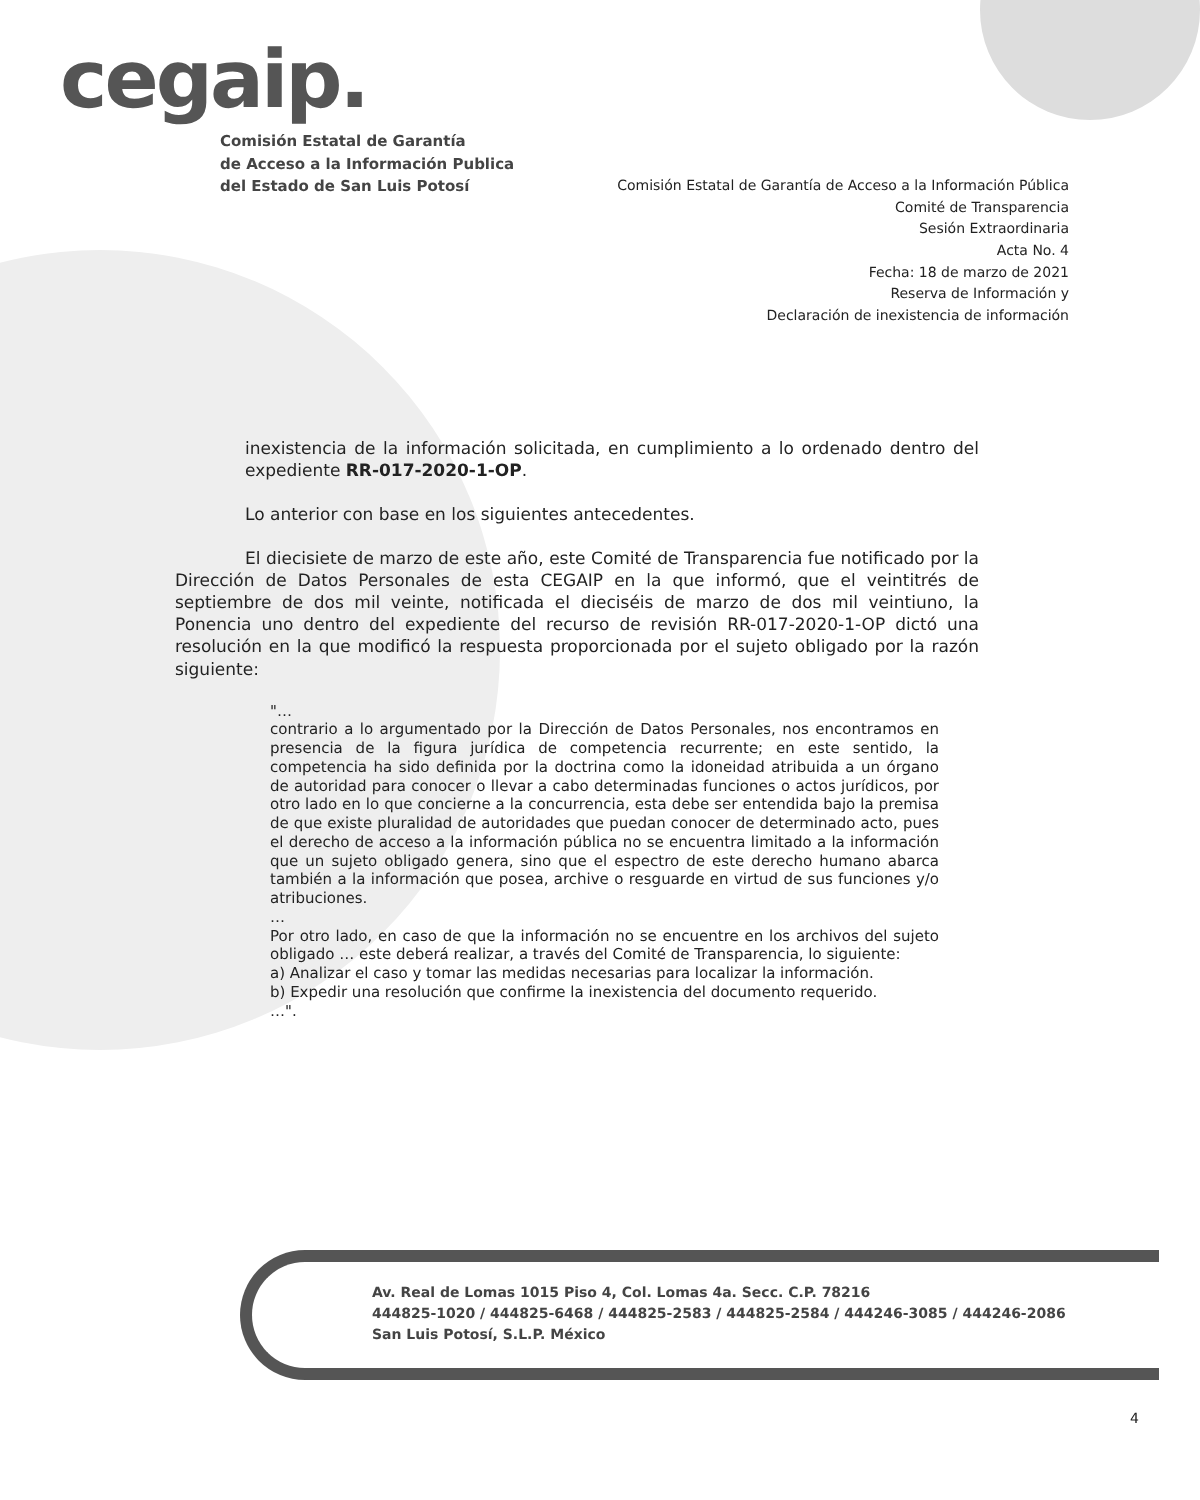cegaip.
Comisión Estatal de Garantía
de Acceso a la Información Publica
del Estado de San Luis Potosí
Comisión Estatal de Garantía de Acceso a la Información Pública
Comité de Transparencia
Sesión Extraordinaria
Acta No. 4
Fecha: 18 de marzo de 2021
Reserva de Información y
Declaración de inexistencia de información
inexistencia de la información solicitada, en cumplimiento a lo ordenado dentro del expediente RR-017-2020-1-OP.
Lo anterior con base en los siguientes antecedentes.
El diecisiete de marzo de este año, este Comité de Transparencia fue notificado por la Dirección de Datos Personales de esta CEGAIP en la que informó, que el veintitrés de septiembre de dos mil veinte, notificada el dieciséis de marzo de dos mil veintiuno, la Ponencia uno dentro del expediente del recurso de revisión RR-017-2020-1-OP dictó una resolución en la que modificó la respuesta proporcionada por el sujeto obligado por la razón siguiente:
"…
contrario a lo argumentado por la Dirección de Datos Personales, nos encontramos en presencia de la figura jurídica de competencia recurrente; en este sentido, la competencia ha sido definida por la doctrina como la idoneidad atribuida a un órgano de autoridad para conocer o llevar a cabo determinadas funciones o actos jurídicos, por otro lado en lo que concierne a la concurrencia, esta debe ser entendida bajo la premisa de que existe pluralidad de autoridades que puedan conocer de determinado acto, pues el derecho de acceso a la información pública no se encuentra limitado a la información que un sujeto obligado genera, sino que el espectro de este derecho humano abarca también a la información que posea, archive o resguarde en virtud de sus funciones y/o atribuciones.
…
Por otro lado, en caso de que la información no se encuentre en los archivos del sujeto obligado … este deberá realizar, a través del Comité de Transparencia, lo siguiente:
a) Analizar el caso y tomar las medidas necesarias para localizar la información.
b) Expedir una resolución que confirme la inexistencia del documento requerido.
…".
Av. Real de Lomas 1015 Piso 4, Col. Lomas 4a. Secc. C.P. 78216
444825-1020 / 444825-6468 / 444825-2583 / 444825-2584 / 444246-3085 / 444246-2086
San Luis Potosí, S.L.P. México
4